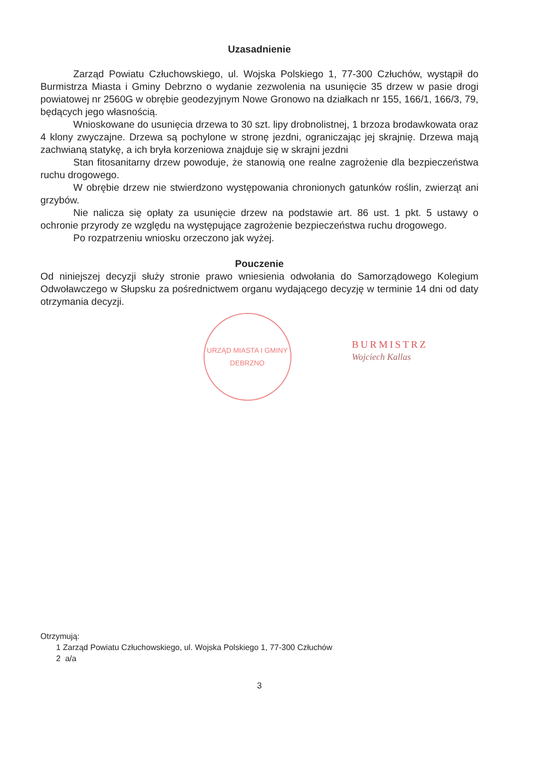Uzasadnienie
Zarząd Powiatu Człuchowskiego, ul. Wojska Polskiego 1, 77-300 Człuchów, wystąpił do Burmistrza Miasta i Gminy Debrzno o wydanie zezwolenia na usunięcie 35 drzew w pasie drogi powiatowej nr 2560G w obrębie geodezyjnym Nowe Gronowo na działkach nr 155, 166/1, 166/3, 79, będących jego własnością.
Wnioskowane do usunięcia drzewa to 30 szt. lipy drobnolistnej, 1 brzoza brodawkowata oraz 4 klony zwyczajne. Drzewa są pochylone w stronę jezdni, ograniczając jej skrajnię. Drzewa mają zachwianą statykę, a ich bryła korzeniowa znajduje się w skrajni jezdni
Stan fitosanitarny drzew powoduje, że stanowią one realne zagrożenie dla bezpieczeństwa ruchu drogowego.
W obrębie drzew nie stwierdzono występowania chronionych gatunków roślin, zwierząt ani grzybów.
Nie nalicza się opłaty za usunięcie drzew na podstawie art. 86 ust. 1 pkt. 5 ustawy o ochronie przyrody ze względu na występujące zagrożenie bezpieczeństwa ruchu drogowego.
Po rozpatrzeniu wniosku orzeczono jak wyżej.
Pouczenie
Od niniejszej decyzji służy stronie prawo wniesienia odwołania do Samorządowego Kolegium Odwoławczego w Słupsku za pośrednictwem organu wydającego decyzję w terminie 14 dni od daty otrzymania decyzji.
URZĄD MIASTA I GMINY DEBRZNO
BURMISTRZ
Wojciech Kallas
Otrzymują:
1 Zarząd Powiatu Człuchowskiego, ul. Wojska Polskiego 1, 77-300 Człuchów
2 a/a
3